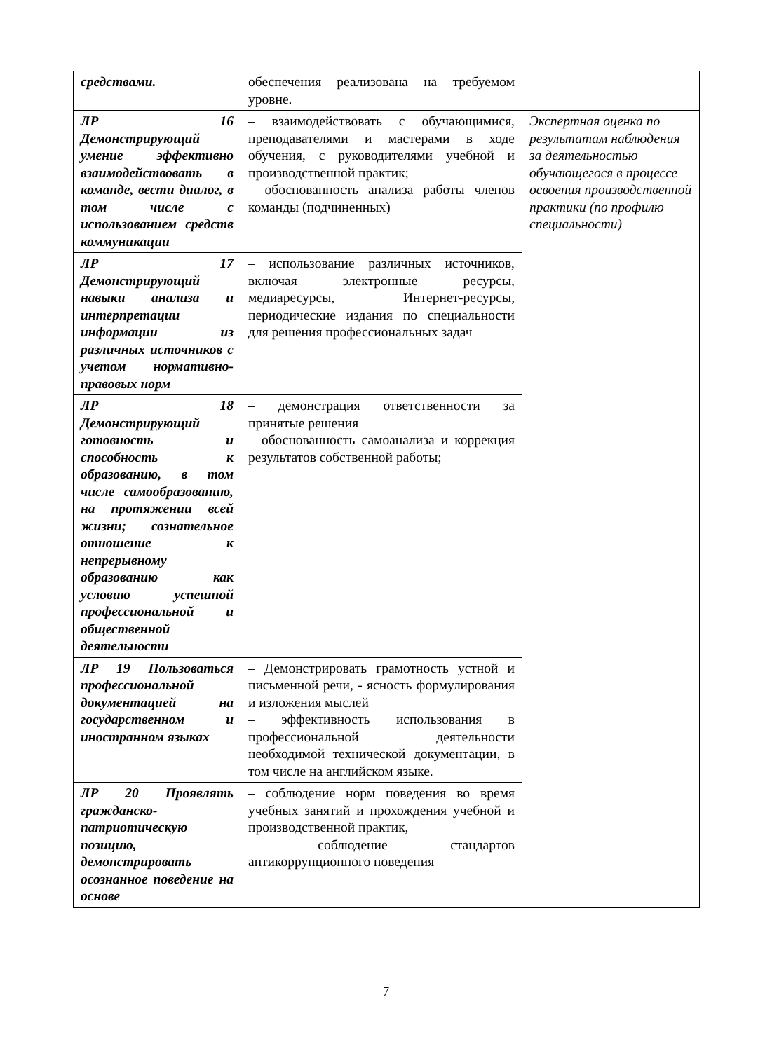| средствами. | обеспечения реализована на требуемом уровне. | |
| ЛР 16 Демонстрирующий умение эффективно взаимодействовать в команде, вести диалог, в том числе с использованием средств коммуникации | – взаимодействовать с обучающимися, преподавателями и мастерами в ходе обучения, с руководителями учебной и производственной практик; – обоснованность анализа работы членов команды (подчиненных) | Экспертная оценка по результатам наблюдения за деятельностью обучающегося в процессе освоения производственной практики (по профилю специальности) |
| ЛР 17 Демонстрирующий навыки анализа и интерпретации информации из различных источников с учетом нормативно-правовых норм | – использование различных источников, включая электронные ресурсы, медиаресурсы, Интернет-ресурсы, периодические издания по специальности для решения профессиональных задач | |
| ЛР 18 Демонстрирующий готовность и способность к образованию, в том числе самообразованию, на протяжении всей жизни; сознательное отношение к непрерывному образованию как условию успешной профессиональной и общественной деятельности | – демонстрация ответственности за принятые решения – обоснованность самоанализа и коррекция результатов собственной работы; | |
| ЛР 19 Пользоваться профессиональной документацией на государственном и иностранном языках | – Демонстрировать грамотность устной и письменной речи, - ясность формулирования и изложения мыслей – эффективность использования в профессиональной деятельности необходимой технической документации, в том числе на английском языке. | |
| ЛР 20 Проявлять гражданско-патриотическую позицию, демонстрировать осознанное поведение на основе | – соблюдение норм поведения во время учебных занятий и прохождения учебной и производственной практик, – соблюдение стандартов антикоррупционного поведения | |
7